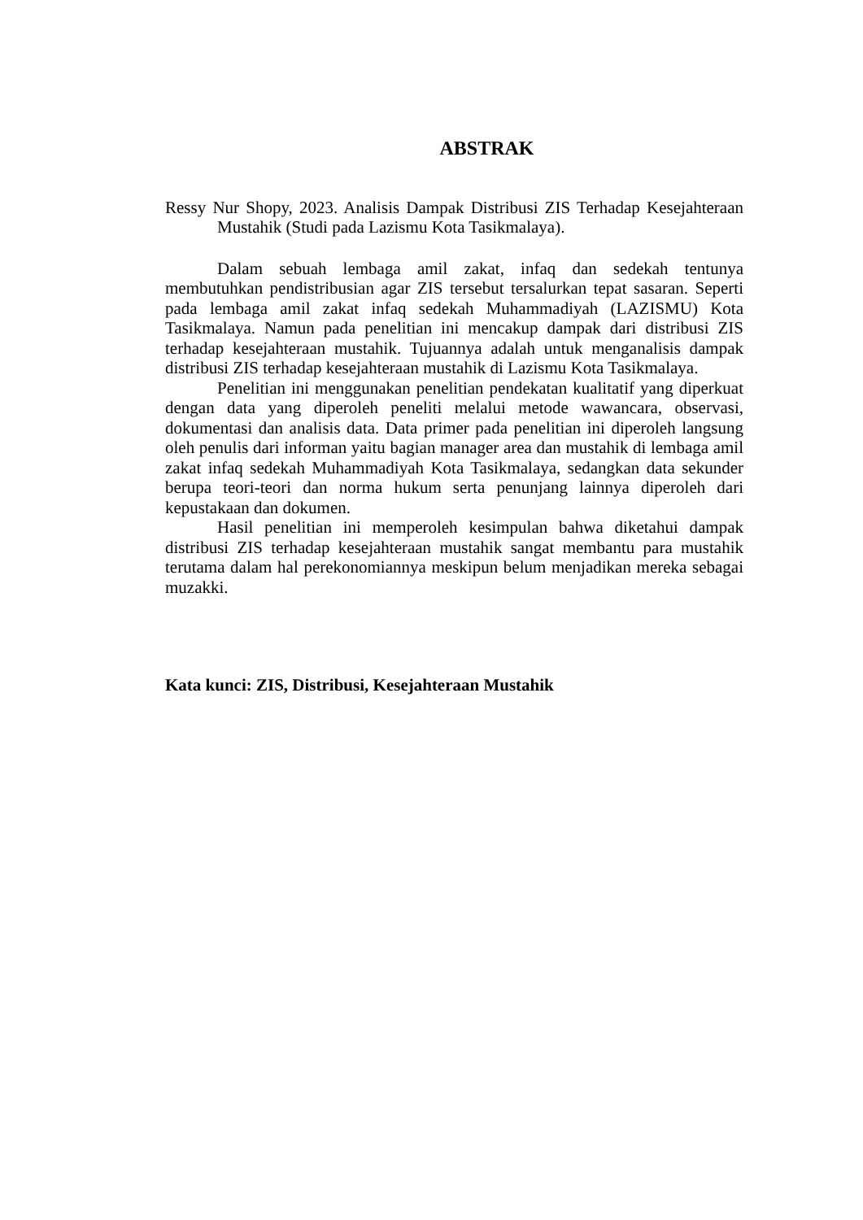ABSTRAK
Ressy Nur Shopy, 2023. Analisis Dampak Distribusi ZIS Terhadap Kesejahteraan Mustahik (Studi pada Lazismu Kota Tasikmalaya).
Dalam sebuah lembaga amil zakat, infaq dan sedekah tentunya membutuhkan pendistribusian agar ZIS tersebut tersalurkan tepat sasaran. Seperti pada lembaga amil zakat infaq sedekah Muhammadiyah (LAZISMU) Kota Tasikmalaya. Namun pada penelitian ini mencakup dampak dari distribusi ZIS terhadap kesejahteraan mustahik. Tujuannya adalah untuk menganalisis dampak distribusi ZIS terhadap kesejahteraan mustahik di Lazismu Kota Tasikmalaya.
Penelitian ini menggunakan penelitian pendekatan kualitatif yang diperkuat dengan data yang diperoleh peneliti melalui metode wawancara, observasi, dokumentasi dan analisis data. Data primer pada penelitian ini diperoleh langsung oleh penulis dari informan yaitu bagian manager area dan mustahik di lembaga amil zakat infaq sedekah Muhammadiyah Kota Tasikmalaya, sedangkan data sekunder berupa teori-teori dan norma hukum serta penunjang lainnya diperoleh dari kepustakaan dan dokumen.
Hasil penelitian ini memperoleh kesimpulan bahwa diketahui dampak distribusi ZIS terhadap kesejahteraan mustahik sangat membantu para mustahik terutama dalam hal perekonomiannya meskipun belum menjadikan mereka sebagai muzakki.
Kata kunci: ZIS, Distribusi, Kesejahteraan Mustahik